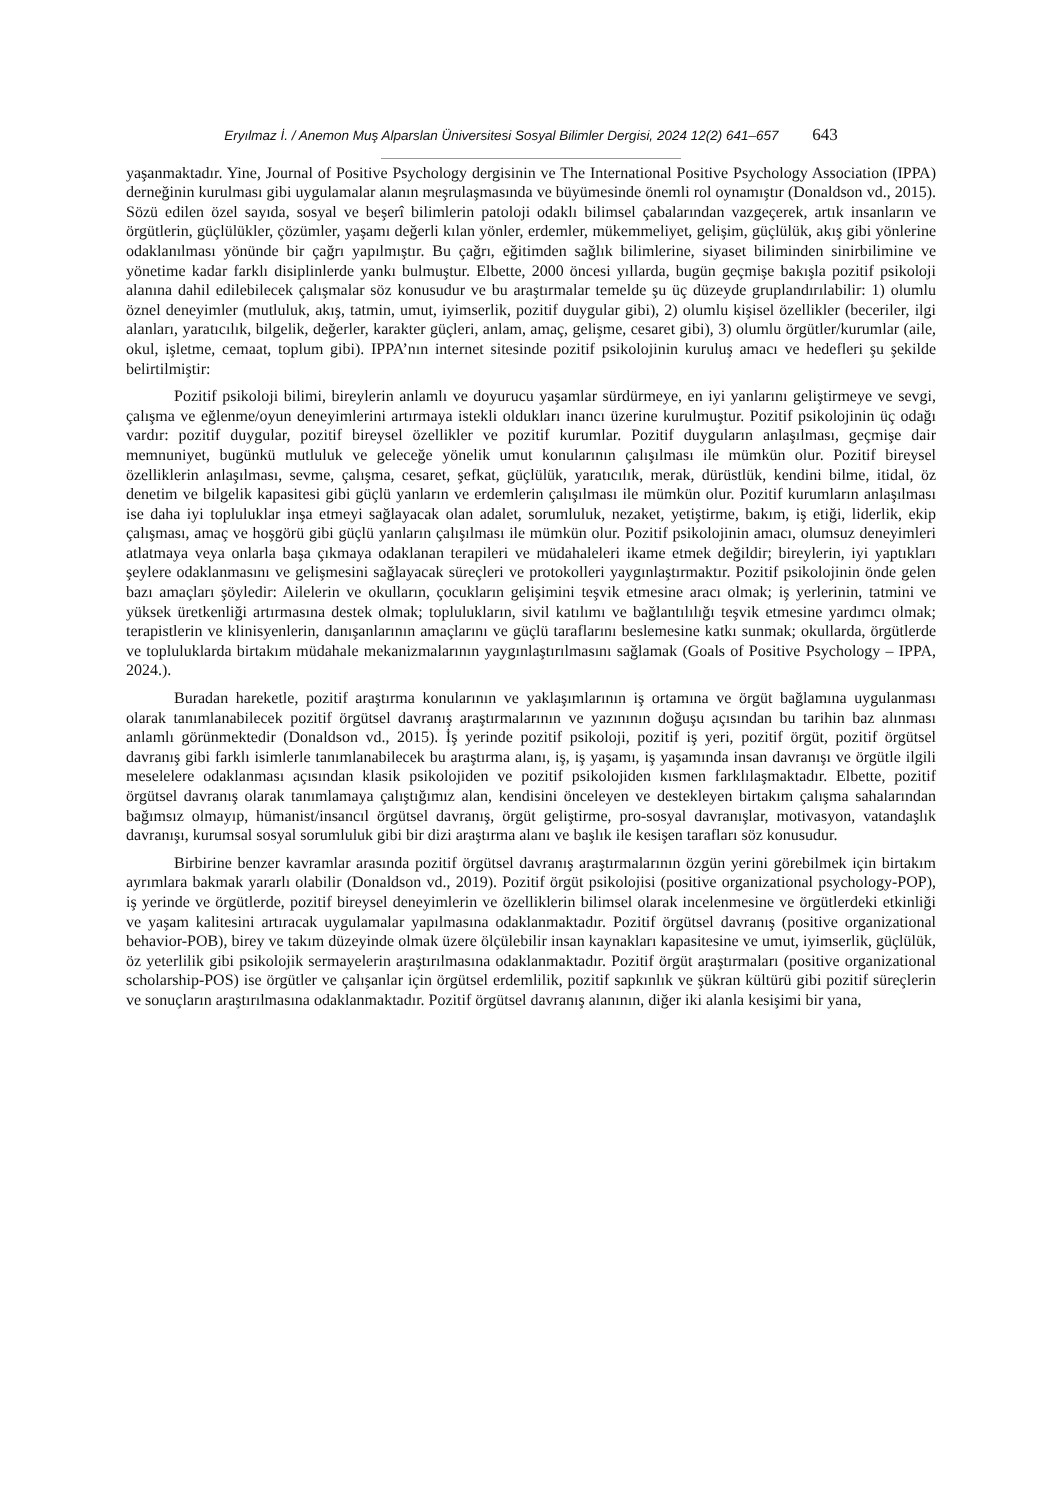Eryılmaz İ. / Anemon Muş Alparslan Üniversitesi Sosyal Bilimler Dergisi, 2024 12(2) 641–657 643
yaşanmaktadır. Yine, Journal of Positive Psychology dergisinin ve The International Positive Psychology Association (IPPA) derneğinin kurulması gibi uygulamalar alanın meşrulaşmasında ve büyümesinde önemli rol oynamıştır (Donaldson vd., 2015). Sözü edilen özel sayıda, sosyal ve beşerî bilimlerin patoloji odaklı bilimsel çabalarından vazgeçerek, artık insanların ve örgütlerin, güçlülükler, çözümler, yaşamı değerli kılan yönler, erdemler, mükemmeliyet, gelişim, güçlülük, akış gibi yönlerine odaklanılması yönünde bir çağrı yapılmıştır. Bu çağrı, eğitimden sağlık bilimlerine, siyaset biliminden sinirbilimine ve yönetime kadar farklı disiplinlerde yankı bulmuştur. Elbette, 2000 öncesi yıllarda, bugün geçmişe bakışla pozitif psikoloji alanına dahil edilebilecek çalışmalar söz konusudur ve bu araştırmalar temelde şu üç düzeyde gruplandırılabilir: 1) olumlu öznel deneyimler (mutluluk, akış, tatmin, umut, iyimserlik, pozitif duygular gibi), 2) olumlu kişisel özellikler (beceriler, ilgi alanları, yaratıcılık, bilgelik, değerler, karakter güçleri, anlam, amaç, gelişme, cesaret gibi), 3) olumlu örgütler/kurumlar (aile, okul, işletme, cemaat, toplum gibi). IPPA’nın internet sitesinde pozitif psikolojinin kuruluş amacı ve hedefleri şu şekilde belirtilmiştir:
Pozitif psikoloji bilimi, bireylerin anlamlı ve doyurucu yaşamlar sürdürmeye, en iyi yanlarını geliştirmeye ve sevgi, çalışma ve eğlenme/oyun deneyimlerini artırmaya istekli oldukları inancı üzerine kurulmuştur. Pozitif psikolojinin üç odağı vardır: pozitif duygular, pozitif bireysel özellikler ve pozitif kurumlar. Pozitif duyguların anlaşılması, geçmişe dair memnuniyet, bugünkü mutluluk ve geleceğe yönelik umut konularının çalışılması ile mümkün olur. Pozitif bireysel özelliklerin anlaşılması, sevme, çalışma, cesaret, şefkat, güçlülük, yaratıcılık, merak, dürüstlük, kendini bilme, itidal, öz denetim ve bilgelik kapasitesi gibi güçlü yanların ve erdemlerin çalışılması ile mümkün olur. Pozitif kurumların anlaşılması ise daha iyi topluluklar inşa etmeyi sağlayacak olan adalet, sorumluluk, nezaket, yetiştirme, bakım, iş etiği, liderlik, ekip çalışması, amaç ve hoşgörü gibi güçlü yanların çalışılması ile mümkün olur. Pozitif psikolojinin amacı, olumsuz deneyimleri atlatmaya veya onlarla başa çıkmaya odaklanan terapileri ve müdahaleleri ikame etmek değildir; bireylerin, iyi yaptıkları şeylere odaklanmasını ve gelişmesini sağlayacak süreçleri ve protokolleri yaygınlaştırmaktır. Pozitif psikolojinin önde gelen bazı amaçları şöyledir: Ailelerin ve okulların, çocukların gelişimini teşvik etmesine aracı olmak; iş yerlerinin, tatmini ve yüksek üretkenliği artırmasına destek olmak; toplulukların, sivil katılımı ve bağlantılılığı teşvik etmesine yardımcı olmak; terapistlerin ve klinisyenlerin, danışanlarının amaçlarını ve güçlü taraflarını beslemesine katkı sunmak; okullarda, örgütlerde ve topluluklarda birtakım müdahale mekanizmalarının yaygınlaştırılmasını sağlamak (Goals of Positive Psychology – IPPA, 2024.).
Buradan hareketle, pozitif araştırma konularının ve yaklaşımlarının iş ortamına ve örgüt bağlamına uygulanması olarak tanımlanabilecek pozitif örgütsel davranış araştırmalarının ve yazınının doğuşu açısından bu tarihin baz alınması anlamlı görünmektedir (Donaldson vd., 2015). İş yerinde pozitif psikoloji, pozitif iş yeri, pozitif örgüt, pozitif örgütsel davranış gibi farklı isimlerle tanımlanabilecek bu araştırma alanı, iş, iş yaşamı, iş yaşamında insan davranışı ve örgütle ilgili meselelere odaklanması açısından klasik psikolojiden ve pozitif psikolojiden kısmen farklılaşmaktadır. Elbette, pozitif örgütsel davranış olarak tanımlamaya çalıştığımız alan, kendisini önceleyen ve destekleyen birtakım çalışma sahalarından bağımsız olmayıp, hümanist/insancıl örgütsel davranış, örgüt geliştirme, pro-sosyal davranışlar, motivasyon, vatandaşlık davranışı, kurumsal sosyal sorumluluk gibi bir dizi araştırma alanı ve başlık ile kesişen tarafları söz konusudur.
Birbirine benzer kavramlar arasında pozitif örgütsel davranış araştırmalarının özgün yerini görebilmek için birtakım ayrımlara bakmak yararlı olabilir (Donaldson vd., 2019). Pozitif örgüt psikolojisi (positive organizational psychology-POP), iş yerinde ve örgütlerde, pozitif bireysel deneyimlerin ve özelliklerin bilimsel olarak incelenmesine ve örgütlerdeki etkinliği ve yaşam kalitesini artıracak uygulamalar yapılmasına odaklanmaktadır. Pozitif örgütsel davranış (positive organizational behavior-POB), birey ve takım düzeyinde olmak üzere ölçülebilir insan kaynakları kapasitesine ve umut, iyimserlik, güçlülük, öz yeterlilik gibi psikolojik sermayelerin araştırılmasına odaklanmaktadır. Pozitif örgüt araştırmaları (positive organizational scholarship-POS) ise örgütler ve çalışanlar için örgütsel erdemlilik, pozitif sapkınlık ve şükran kültürü gibi pozitif süreçlerin ve sonuçların araştırılmasına odaklanmaktadır. Pozitif örgütsel davranış alanının, diğer iki alanla kesişimi bir yana,